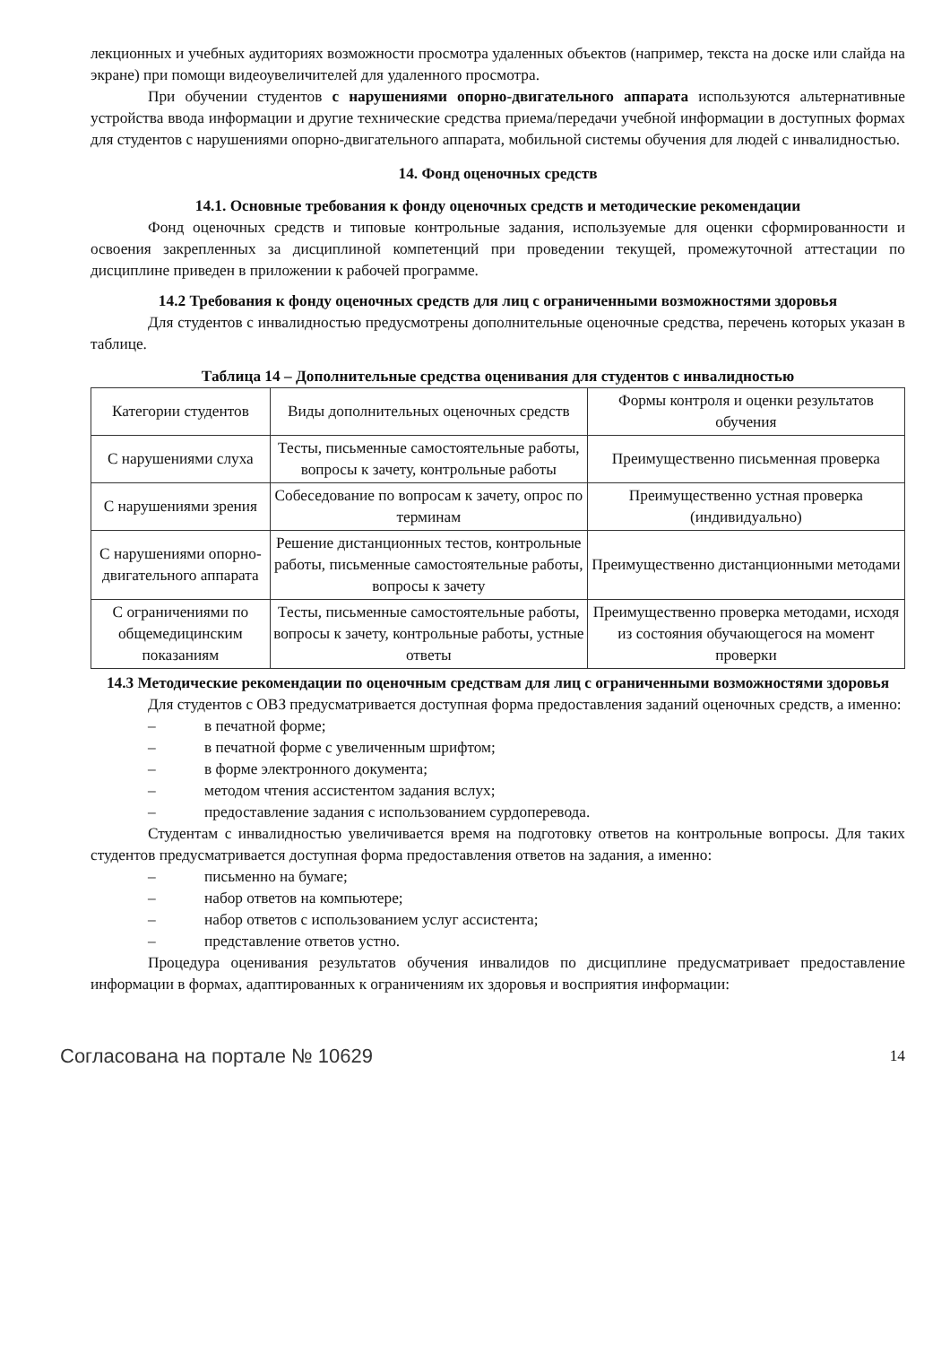лекционных и учебных аудиториях возможности просмотра удаленных объектов (например, текста на доске или слайда на экране) при помощи видеоувеличителей для удаленного просмотра.
При обучении студентов с нарушениями опорно-двигательного аппарата используются альтернативные устройства ввода информации и другие технические средства приема/передачи учебной информации в доступных формах для студентов с нарушениями опорно-двигательного аппарата, мобильной системы обучения для людей с инвалидностью.
14. Фонд оценочных средств
14.1. Основные требования к фонду оценочных средств и методические рекомендации
Фонд оценочных средств и типовые контрольные задания, используемые для оценки сформированности и освоения закрепленных за дисциплиной компетенций при проведении текущей, промежуточной аттестации по дисциплине приведен в приложении к рабочей программе.
14.2 Требования к фонду оценочных средств для лиц с ограниченными возможностями здоровья
Для студентов с инвалидностью предусмотрены дополнительные оценочные средства, перечень которых указан в таблице.
Таблица 14 – Дополнительные средства оценивания для студентов с инвалидностью
| Категории студентов | Виды дополнительных оценочных средств | Формы контроля и оценки результатов обучения |
| --- | --- | --- |
| С нарушениями слуха | Тесты, письменные самостоятельные работы, вопросы к зачету, контрольные работы | Преимущественно письменная проверка |
| С нарушениями зрения | Собеседование по вопросам к зачету, опрос по терминам | Преимущественно устная проверка (индивидуально) |
| С нарушениями опорно-двигательного аппарата | Решение дистанционных тестов, контрольные работы, письменные самостоятельные работы, вопросы к зачету | Преимущественно дистанционными методами |
| С ограничениями по общемедицинским показаниям | Тесты, письменные самостоятельные работы, вопросы к зачету, контрольные работы, устные ответы | Преимущественно проверка методами, исходя из состояния обучающегося на момент проверки |
14.3 Методические рекомендации по оценочным средствам для лиц с ограниченными возможностями здоровья
Для студентов с ОВЗ предусматривается доступная форма предоставления заданий оценочных средств, а именно:
– в печатной форме;
– в печатной форме с увеличенным шрифтом;
– в форме электронного документа;
– методом чтения ассистентом задания вслух;
– предоставление задания с использованием сурдоперевода.
Студентам с инвалидностью увеличивается время на подготовку ответов на контрольные вопросы. Для таких студентов предусматривается доступная форма предоставления ответов на задания, а именно:
– письменно на бумаге;
– набор ответов на компьютере;
– набор ответов с использованием услуг ассистента;
– представление ответов устно.
Процедура оценивания результатов обучения инвалидов по дисциплине предусматривает предоставление информации в формах, адаптированных к ограничениям их здоровья и восприятия информации:
Согласована на портале № 10629 14